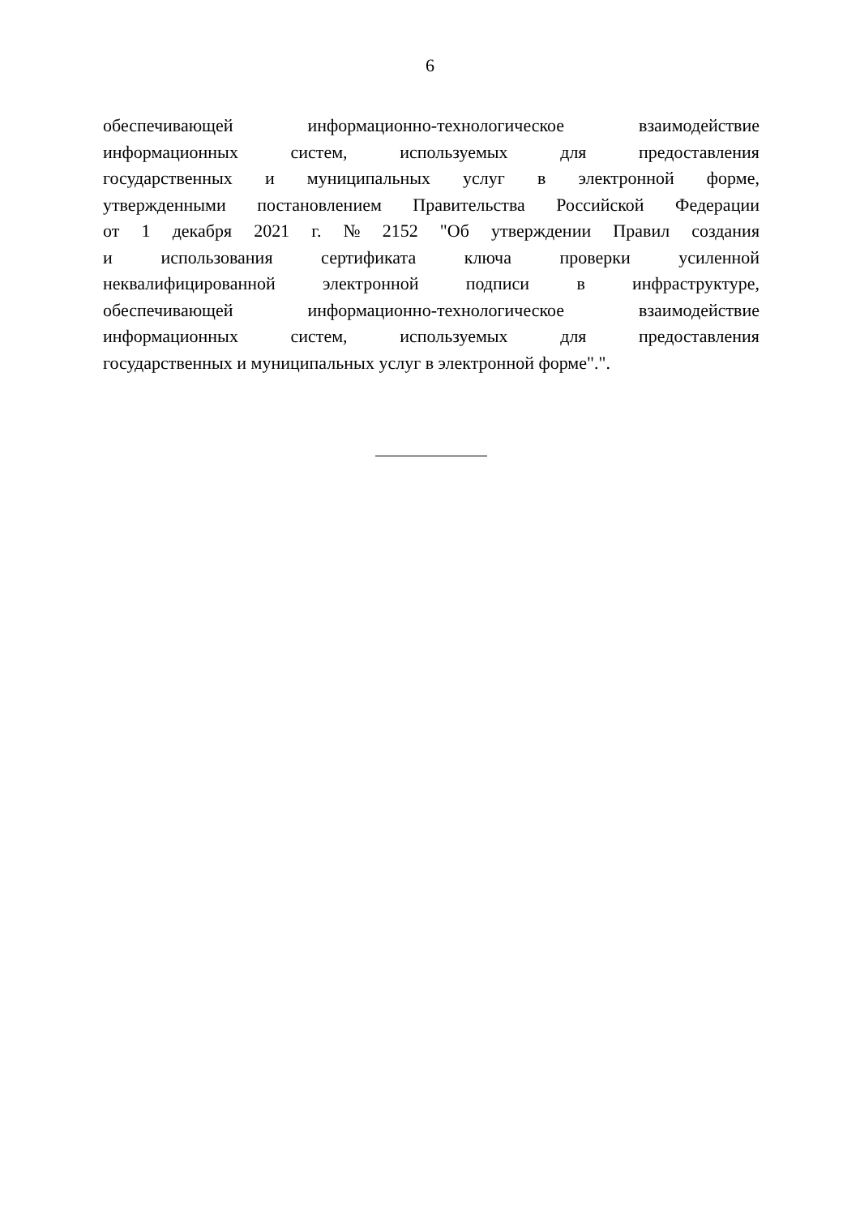6
обеспечивающей информационно-технологическое взаимодействие
информационных систем, используемых для предоставления
государственных и муниципальных услуг в электронной форме,
утвержденными постановлением Правительства Российской Федерации
от 1 декабря 2021 г. № 2152 "Об утверждении Правил создания
и использования сертификата ключа проверки усиленной
неквалифицированной электронной подписи в инфраструктуре,
обеспечивающей информационно-технологическое взаимодействие
информационных систем, используемых для предоставления
государственных и муниципальных услуг в электронной форме".".